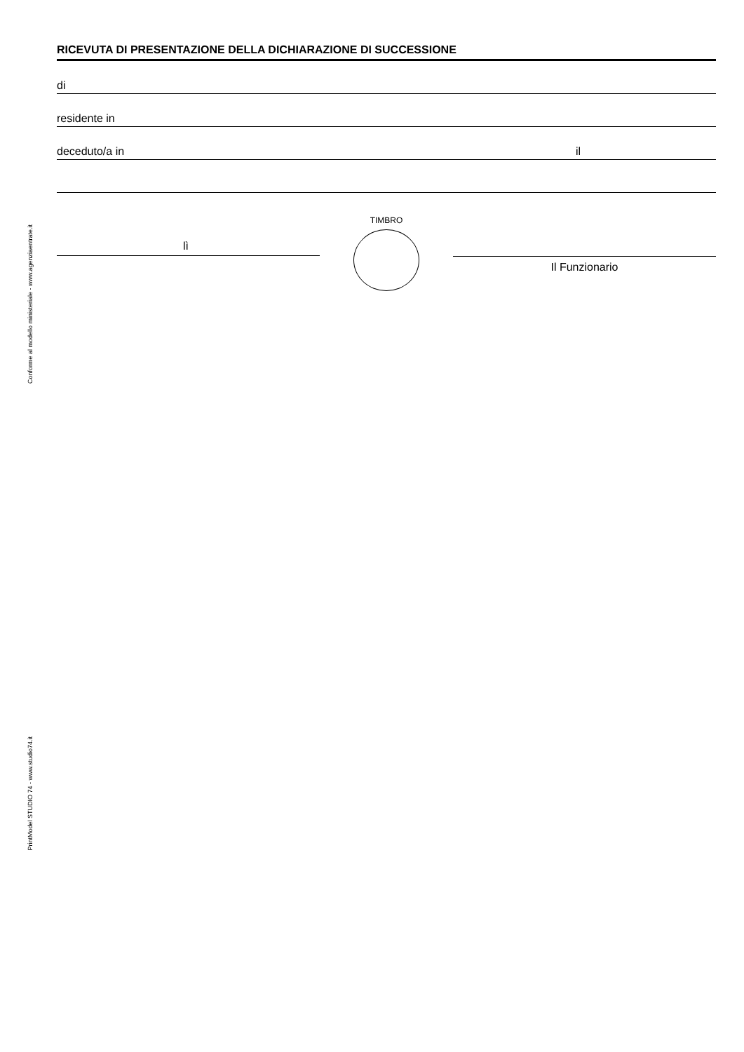Conforme al modello ministeriale - www.agenziaentrate.it
PrintModel STUDIO 74 - www.studio74.it
RICEVUTA DI PRESENTAZIONE DELLA DICHIARAZIONE DI SUCCESSIONE
di
residente in
deceduto/a in il
lì
TIMBRO
Il Funzionario